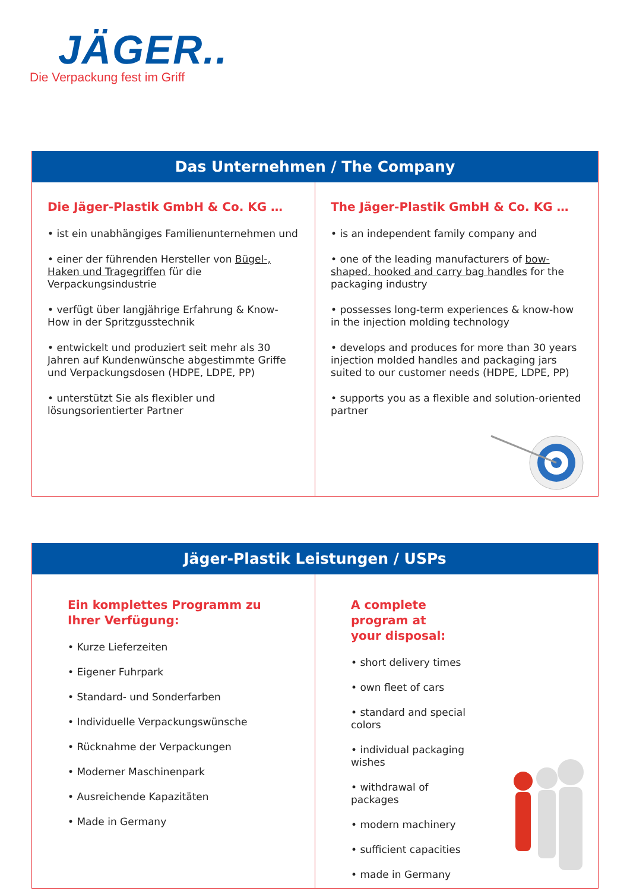JÄGER..
Die Verpackung fest im Griff
Das Unternehmen / The Company
Die Jäger-Plastik GmbH & Co. KG …
• ist ein unabhängiges Familienunternehmen und
• einer der führenden Hersteller von Bügel-, Haken und Tragegriffen für die Verpackungsindustrie
• verfügt über langjährige Erfahrung & Know-How in der Spritzgusstechnik
• entwickelt und produziert seit mehr als 30 Jahren auf Kundenwünsche abgestimmte Griffe und Verpackungsdosen (HDPE, LDPE, PP)
• unterstützt Sie als flexibler und lösungsorientierter Partner
The Jäger-Plastik GmbH & Co. KG …
• is an independent family company and
• one of the leading manufacturers of bow-shaped, hooked and carry bag handles for the packaging industry
• possesses long-term experiences & know-how in the injection molding technology
• develops and produces for more than 30 years injection molded handles and packaging jars suited to our customer needs (HDPE, LDPE, PP)
• supports you as a flexible and solution-oriented partner
Jäger-Plastik Leistungen / USPs
Ein komplettes Programm zu
Ihrer Verfügung:
• Kurze Lieferzeiten
• Eigener Fuhrpark
• Standard- und Sonderfarben
• Individuelle Verpackungswünsche
• Rücknahme der Verpackungen
• Moderner Maschinenpark
• Ausreichende Kapazitäten
• Made in Germany
A complete program at
your disposal:
• short delivery times
• own fleet of cars
• standard and special colors
• individual packaging wishes
• withdrawal of packages
• modern machinery
• sufficient capacities
• made in Germany